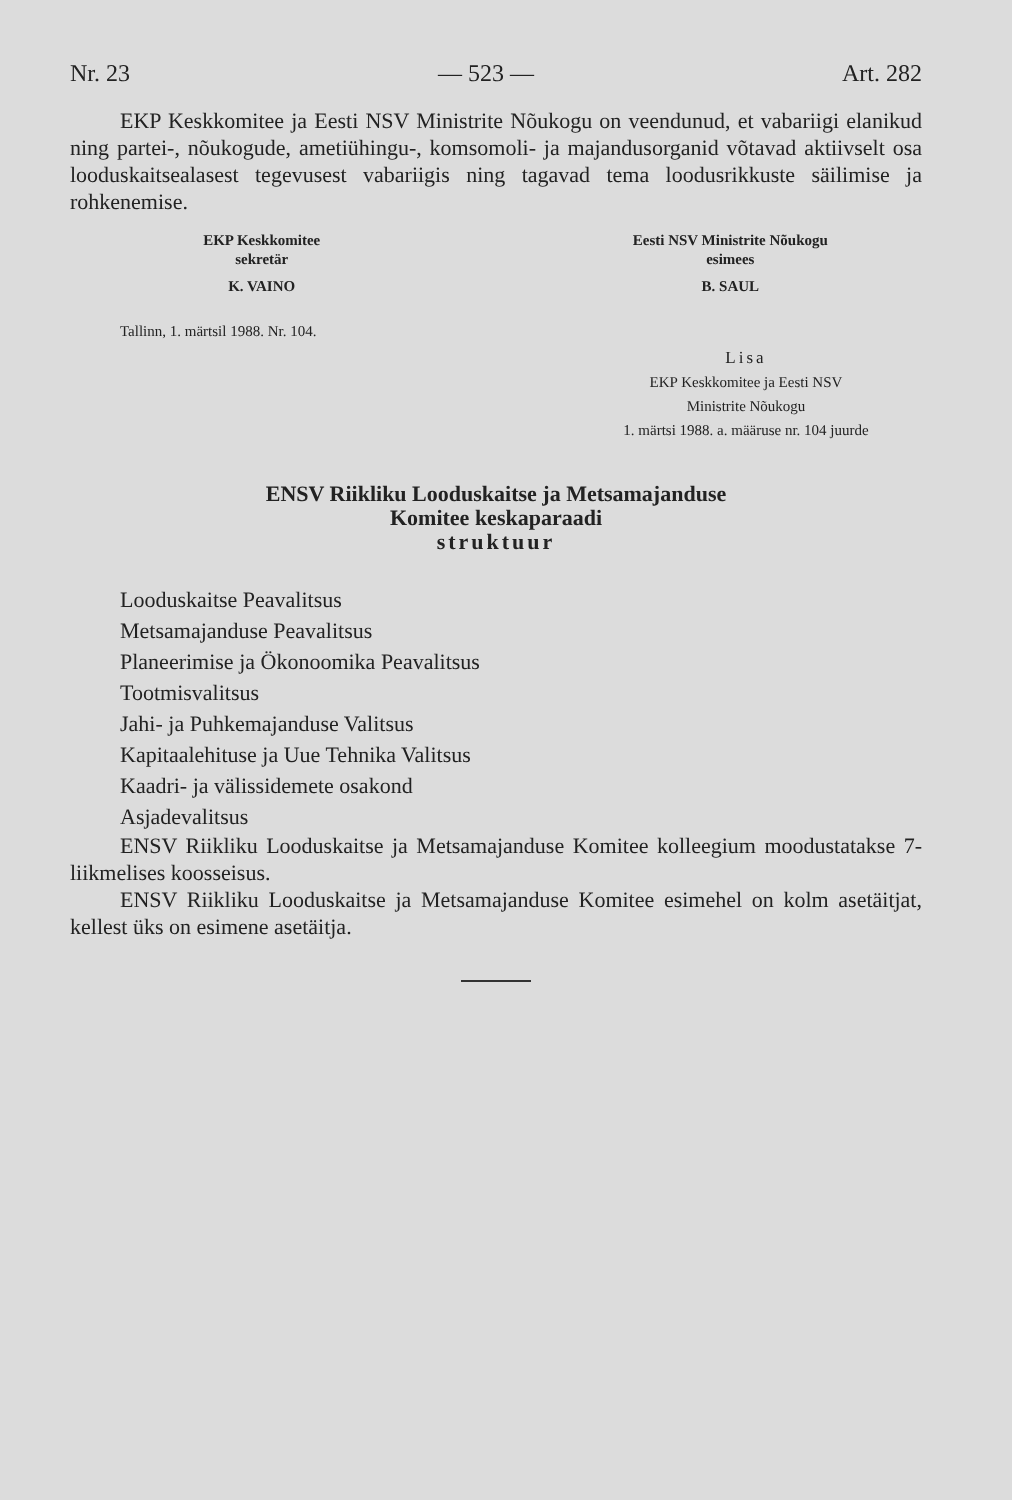Nr. 23 — 523 — Art. 282
EKP Keskkomitee ja Eesti NSV Ministrite Nõukogu on veendunud, et vabariigi elanikud ning partei-, nõukogude, ametiühingu-, komsomoli- ja majandusorganid võtavad aktiivselt osa looduskaitsealasest tegevusest vabariigis ning tagavad tema loodusrikkuste säilimise ja rohkenemise.
EKP Keskkomitee
sekretär
K. VAINO
Eesti NSV Ministrite Nõukogu
esimees
B. SAUL
Tallinn, 1. märtsil 1988. Nr. 104.
Lisa
EKP Keskkomitee ja Eesti NSV
Ministrite Nõukogu
1. märtsi 1988. a. määruse nr. 104 juurde
ENSV Riikliku Looduskaitse ja Metsamajanduse
Komitee keskaparaadi
struktuur
Looduskaitse Peavalitsus
Metsamajanduse Peavalitsus
Planeerimise ja Ökonoomika Peavalitsus
Tootmisvalitsus
Jahi- ja Puhkemajanduse Valitsus
Kapitaalehituse ja Uue Tehnika Valitsus
Kaadri- ja välissidemete osakond
Asjadevalitsus
ENSV Riikliku Looduskaitse ja Metsamajanduse Komitee kolleegium moodustatakse 7-liikmelises koosseisus.
ENSV Riikliku Looduskaitse ja Metsamajanduse Komitee esimehel on kolm asetäitjat, kellest üks on esimene asetäitja.